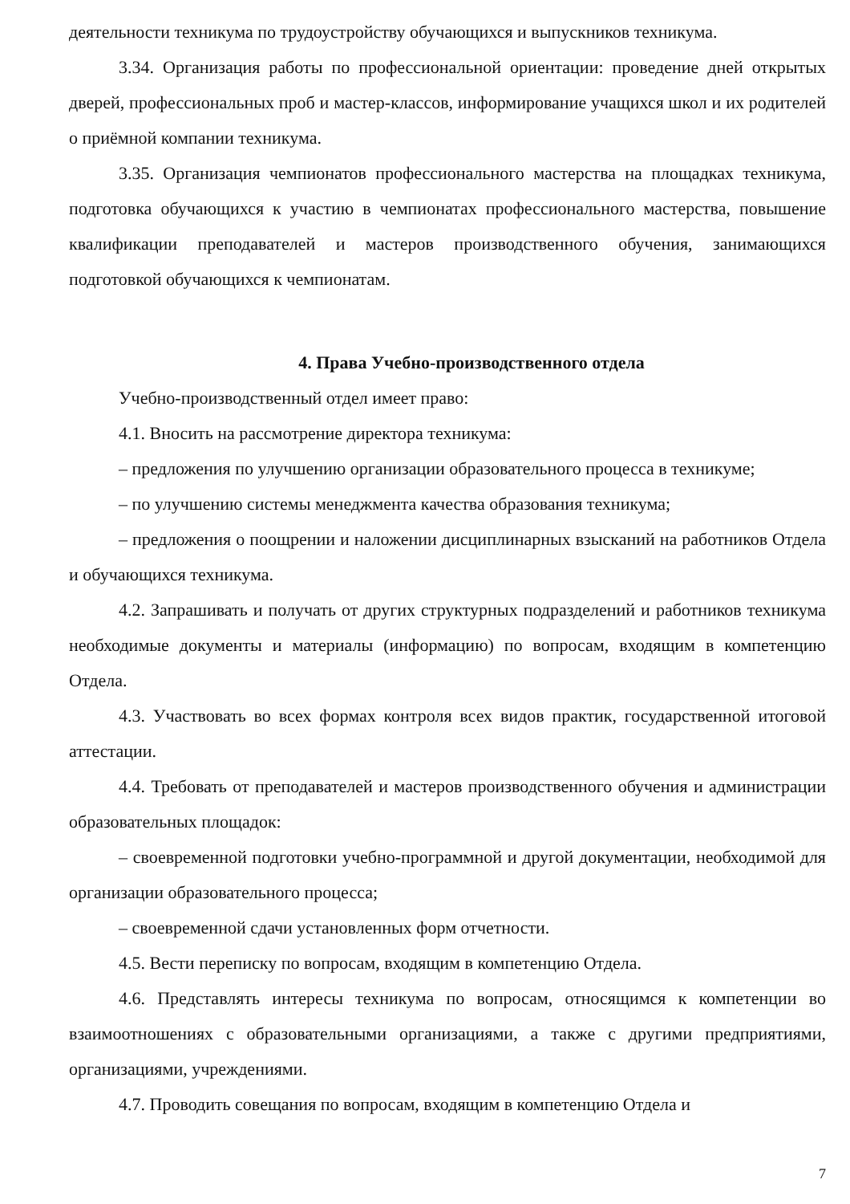деятельности техникума по трудоустройству обучающихся и выпускников техникума.
3.34. Организация работы по профессиональной ориентации: проведение дней открытых дверей, профессиональных проб и мастер-классов, информирование учащихся школ и их родителей о приёмной компании техникума.
3.35. Организация чемпионатов профессионального мастерства на площадках техникума, подготовка обучающихся к участию в чемпионатах профессионального мастерства, повышение квалификации преподавателей и мастеров производственного обучения, занимающихся подготовкой обучающихся к чемпионатам.
4. Права Учебно-производственного отдела
Учебно-производственный отдел имеет право:
4.1. Вносить на рассмотрение директора техникума:
– предложения по улучшению организации образовательного процесса в техникуме;
– по улучшению системы менеджмента качества образования техникума;
– предложения о поощрении и наложении дисциплинарных взысканий на работников Отдела и обучающихся техникума.
4.2. Запрашивать и получать от других структурных подразделений и работников техникума необходимые документы и материалы (информацию) по вопросам, входящим в компетенцию Отдела.
4.3. Участвовать во всех формах контроля всех видов практик, государственной итоговой аттестации.
4.4. Требовать от преподавателей и мастеров производственного обучения и администрации образовательных площадок:
– своевременной подготовки учебно-программной и другой документации, необходимой для организации образовательного процесса;
– своевременной сдачи установленных форм отчетности.
4.5. Вести переписку по вопросам, входящим в компетенцию Отдела.
4.6. Представлять интересы техникума по вопросам, относящимся к компетенции во взаимоотношениях с образовательными организациями, а также с другими предприятиями, организациями, учреждениями.
4.7. Проводить совещания по вопросам, входящим в компетенцию Отдела и
7